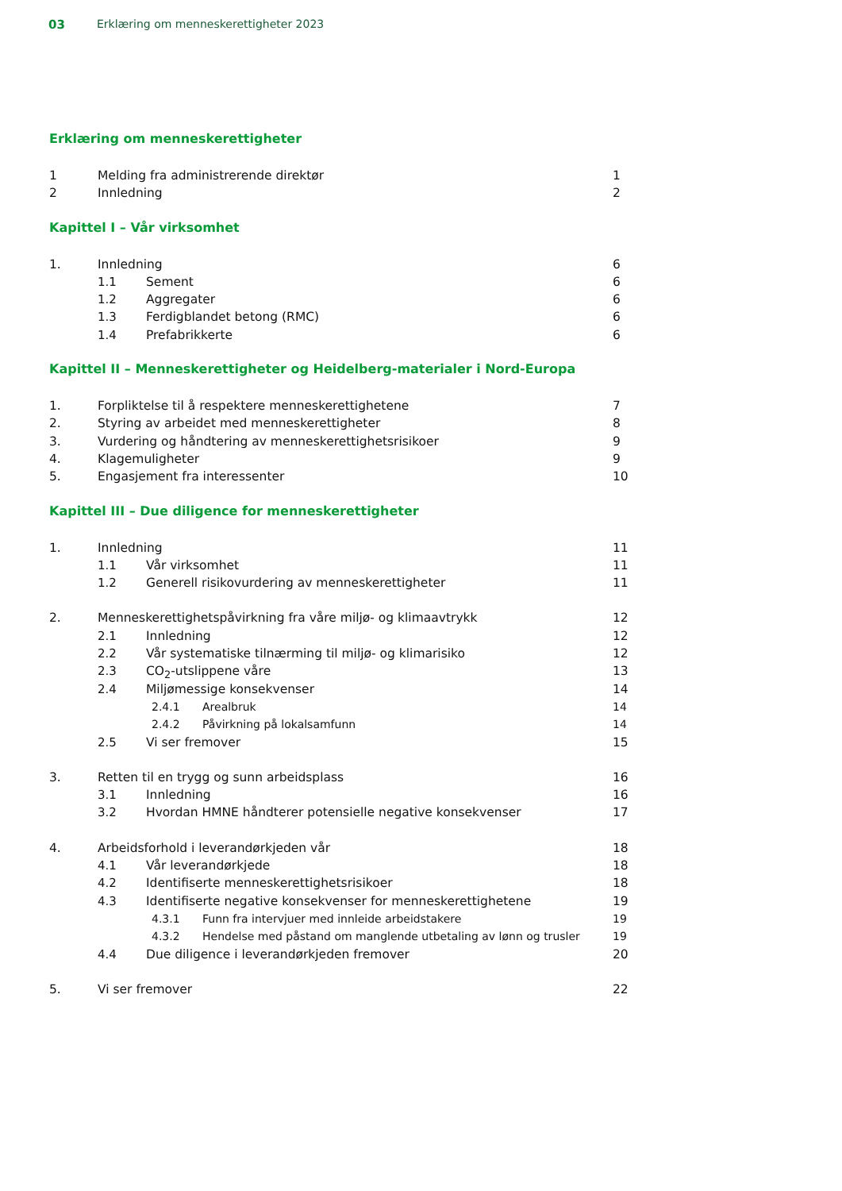03 Erklæring om menneskerettigheter 2023
Erklæring om menneskerettigheter
1 Melding fra administrerende direktør 1
2 Innledning 2
Kapittel I – Vår virksomhet
1. Innledning 6
1.1 Sement 6
1.2 Aggregater 6
1.3 Ferdigblandet betong (RMC) 6
1.4 Prefabrikkerte 6
Kapittel II – Menneskerettigheter og Heidelberg-materialer i Nord-Europa
1. Forpliktelse til å respektere menneskerettighetene 7
2. Styring av arbeidet med menneskerettigheter 8
3. Vurdering og håndtering av menneskerettighetsrisikoer 9
4. Klagemuligheter 9
5. Engasjement fra interessenter 10
Kapittel III – Due diligence for menneskerettigheter
1. Innledning 11
1.1 Vår virksomhet 11
1.2 Generell risikovurdering av menneskerettigheter 11
2. Menneskerettighetspåvirkning fra våre miljø- og klimaavtrykk 12
2.1 Innledning 12
2.2 Vår systematiske tilnærming til miljø- og klimarisiko 12
2.3 CO<sub>2</sub>-utslippene våre 13
2.4 Miljømessige konsekvenser 14
2.4.1 Arealbruk 14
2.4.2 Påvirkning på lokalsamfunn 14
2.5 Vi ser fremover 15
3. Retten til en trygg og sunn arbeidsplass 16
3.1 Innledning 16
3.2 Hvordan HMNE håndterer potensielle negative konsekvenser 17
4. Arbeidsforhold i leverandørkjeden vår 18
4.1 Vår leverandørkjede 18
4.2 Identifiserte menneskerettighetsrisikoer 18
4.3 Identifiserte negative konsekvenser for menneskerettighetene 19
4.3.1 Funn fra intervjuer med innleide arbeidstakere 19
4.3.2 Hendelse med påstand om manglende utbetaling av lønn og trusler 19
4.4 Due diligence i leverandørkjeden fremover 20
5. Vi ser fremover 22